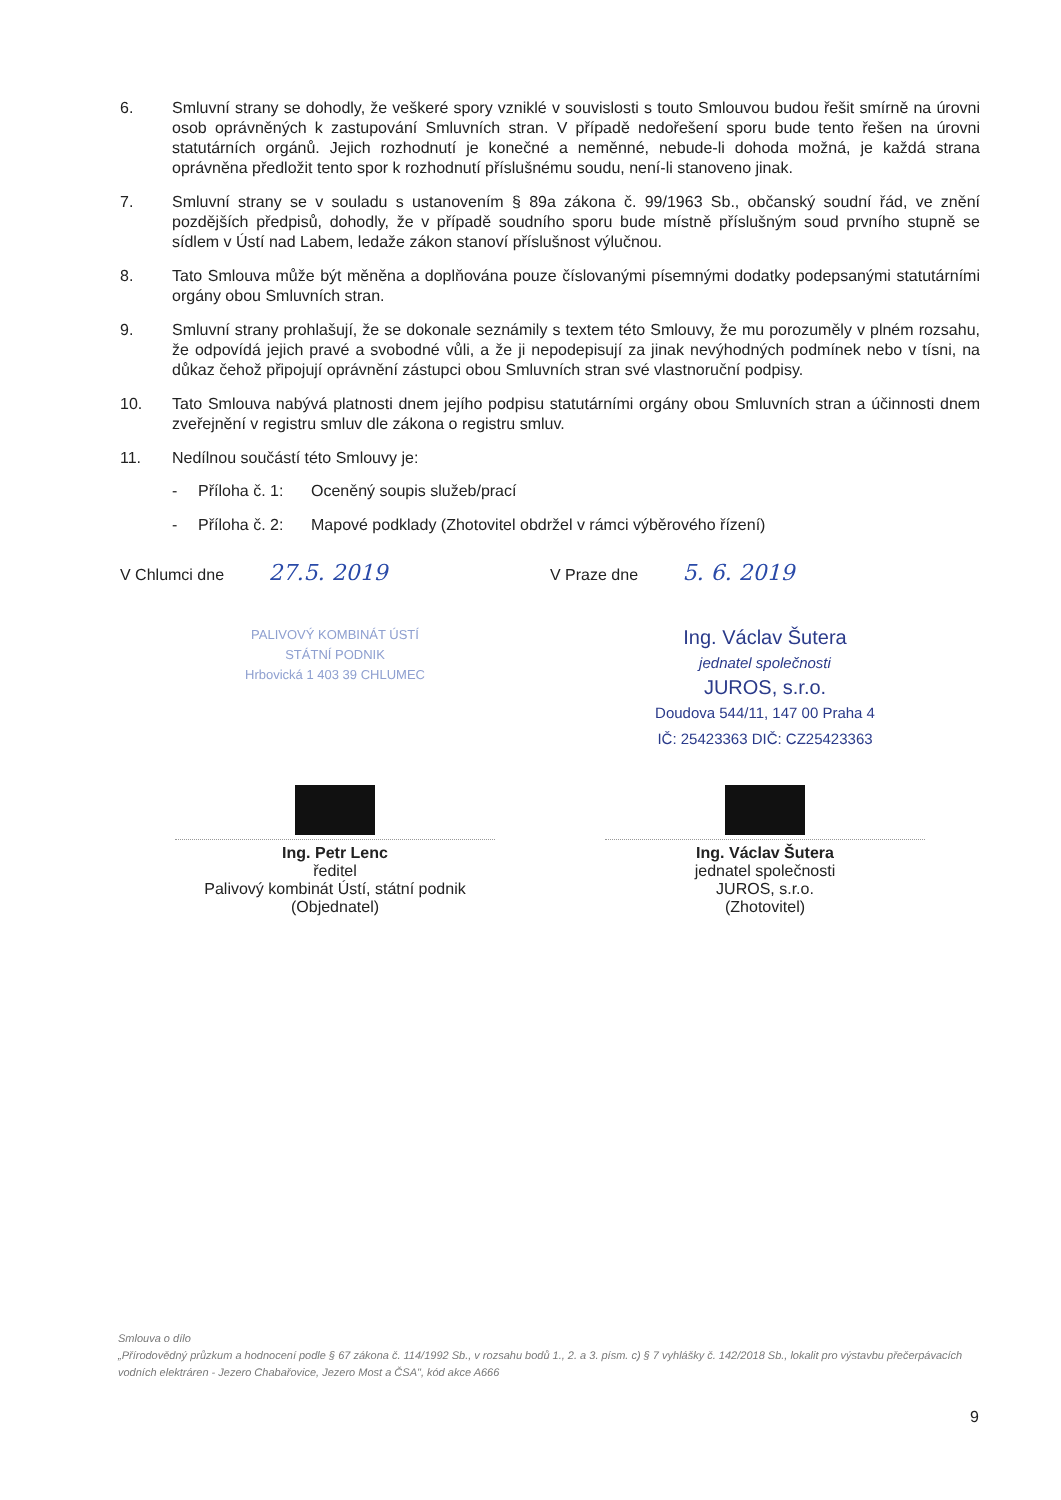6. Smluvní strany se dohodly, že veškeré spory vzniklé v souvislosti s touto Smlouvou budou řešit smírně na úrovni osob oprávněných k zastupování Smluvních stran. V případě nedořešení sporu bude tento řešen na úrovni statutárních orgánů. Jejich rozhodnutí je konečné a neměnné, nebude-li dohoda možná, je každá strana oprávněna předložit tento spor k rozhodnutí příslušnému soudu, není-li stanoveno jinak.
7. Smluvní strany se v souladu s ustanovením § 89a zákona č. 99/1963 Sb., občanský soudní řád, ve znění pozdějších předpisů, dohodly, že v případě soudního sporu bude místně příslušným soud prvního stupně se sídlem v Ústí nad Labem, ledaže zákon stanoví příslušnost výlučnou.
8. Tato Smlouva může být měněna a doplňována pouze číslovanými písemnými dodatky podepsanými statutárními orgány obou Smluvních stran.
9. Smluvní strany prohlašují, že se dokonale seznámily s textem této Smlouvy, že mu porozuměly v plném rozsahu, že odpovídá jejich pravé a svobodné vůli, a že ji nepodepisují za jinak nevýhodných podmínek nebo v tísni, na důkaz čehož připojují oprávnění zástupci obou Smluvních stran své vlastnoruční podpisy.
10. Tato Smlouva nabývá platnosti dnem jejího podpisu statutárními orgány obou Smluvních stran a účinnosti dnem zveřejnění v registru smluv dle zákona o registru smluv.
11. Nedílnou součástí této Smlouvy je:
- Příloha č. 1: Oceněný soupis služeb/prací
- Příloha č. 2: Mapové podklady (Zhotovitel obdržel v rámci výběrového řízení)
V Chlumci dne 27.5. 2019
V Praze dne 5. 6. 2019
PALIVOVÝ KOMBINÁT ÚSTÍ
STÁTNÍ PODNIK
Hrbovická 1 403 39 CHLUMEC
Ing. Petr Lenc
ředitel
Palivový kombinát Ústí, státní podnik
(Objednatel)
Ing. Václav Šutera
jednatel společnosti
JUROS, s.r.o.
Doudova 544/11, 147 00 Praha 4
IČ: 25423363 DIČ: CZ25423363
Ing. Václav Šutera
jednatel společnosti
JUROS, s.r.o.
(Zhotovitel)
Smlouva o dílo
„Přírodovědný průzkum a hodnocení podle § 67 zákona č. 114/1992 Sb., v rozsahu bodů 1., 2. a 3. písm. c) § 7 vyhlášky č. 142/2018 Sb., lokalit pro výstavbu přečerpávacích vodních elektráren - Jezero Chabařovice, Jezero Most a ČSA", kód akce A666
9